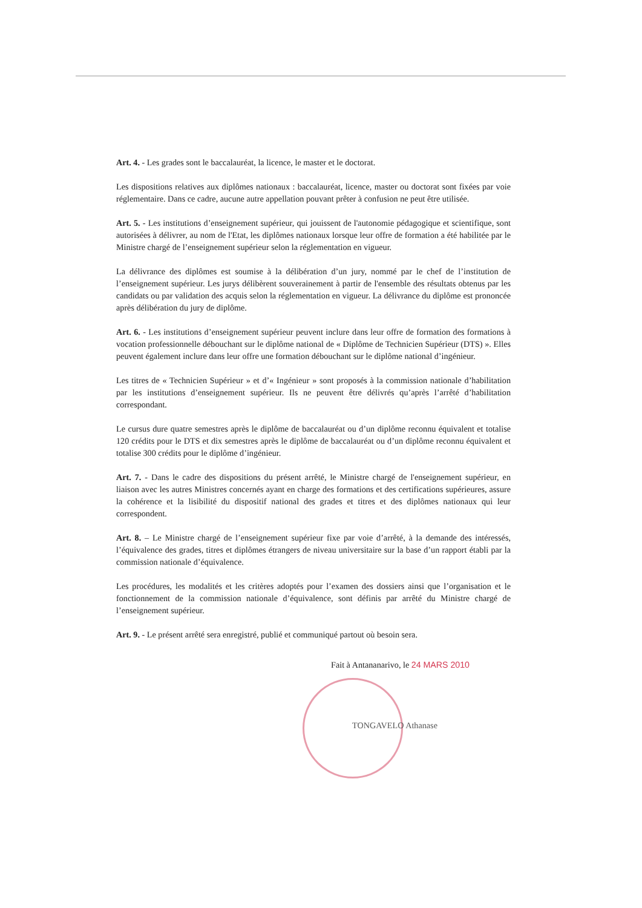Art. 4. - Les grades sont le baccalauréat, la licence, le master et le doctorat.
Les dispositions relatives aux diplômes nationaux : baccalauréat, licence, master ou doctorat sont fixées par voie réglementaire. Dans ce cadre, aucune autre appellation pouvant prêter à confusion ne peut être utilisée.
Art. 5. - Les institutions d’enseignement supérieur, qui jouissent de l'autonomie pédagogique et scientifique, sont autorisées à délivrer, au nom de l'Etat, les diplômes nationaux lorsque leur offre de formation a été habilitée par le Ministre chargé de l’enseignement supérieur selon la réglementation en vigueur.
La délivrance des diplômes est soumise à la délibération d’un jury, nommé par le chef de l’institution de l’enseignement supérieur. Les jurys délibèrent souverainement à partir de l'ensemble des résultats obtenus par les candidats ou par validation des acquis selon la réglementation en vigueur. La délivrance du diplôme est prononcée après délibération du jury de diplôme.
Art. 6. - Les institutions d’enseignement supérieur peuvent inclure dans leur offre de formation des formations à vocation professionnelle débouchant sur le diplôme national de « Diplôme de Technicien Supérieur (DTS) ». Elles peuvent également inclure dans leur offre une formation débouchant sur le diplôme national d’ingénieur.
Les titres de « Technicien Supérieur » et d’« Ingénieur » sont proposés à la commission nationale d’habilitation par les institutions d’enseignement supérieur. Ils ne peuvent être délivrés qu’après l’arrêté d’habilitation correspondant.
Le cursus dure quatre semestres après le diplôme de baccalauréat ou d’un diplôme reconnu équivalent et totalise 120 crédits pour le DTS et dix semestres après le diplôme de baccalauréat ou d’un diplôme reconnu équivalent et totalise 300 crédits pour le diplôme d’ingénieur.
Art. 7. - Dans le cadre des dispositions du présent arrêté, le Ministre chargé de l'enseignement supérieur, en liaison avec les autres Ministres concernés ayant en charge des formations et des certifications supérieures, assure la cohérence et la lisibilité du dispositif national des grades et titres et des diplômes nationaux qui leur correspondent.
Art. 8. – Le Ministre chargé de l’enseignement supérieur fixe par voie d’arrêté, à la demande des intéressés, l’équivalence des grades, titres et diplômes étrangers de niveau universitaire sur la base d’un rapport établi par la commission nationale d’équivalence.
Les procédures, les modalités et les critères adoptés pour l’examen des dossiers ainsi que l’organisation et le fonctionnement de la commission nationale d’équivalence, sont définis par arrêté du Ministre chargé de l’enseignement supérieur.
Art. 9. - Le présent arrêté sera enregistré, publié et communiqué partout où besoin sera.
Fait à Antananarivo, le 24 MARS 2010
TONGAVELO Athanase